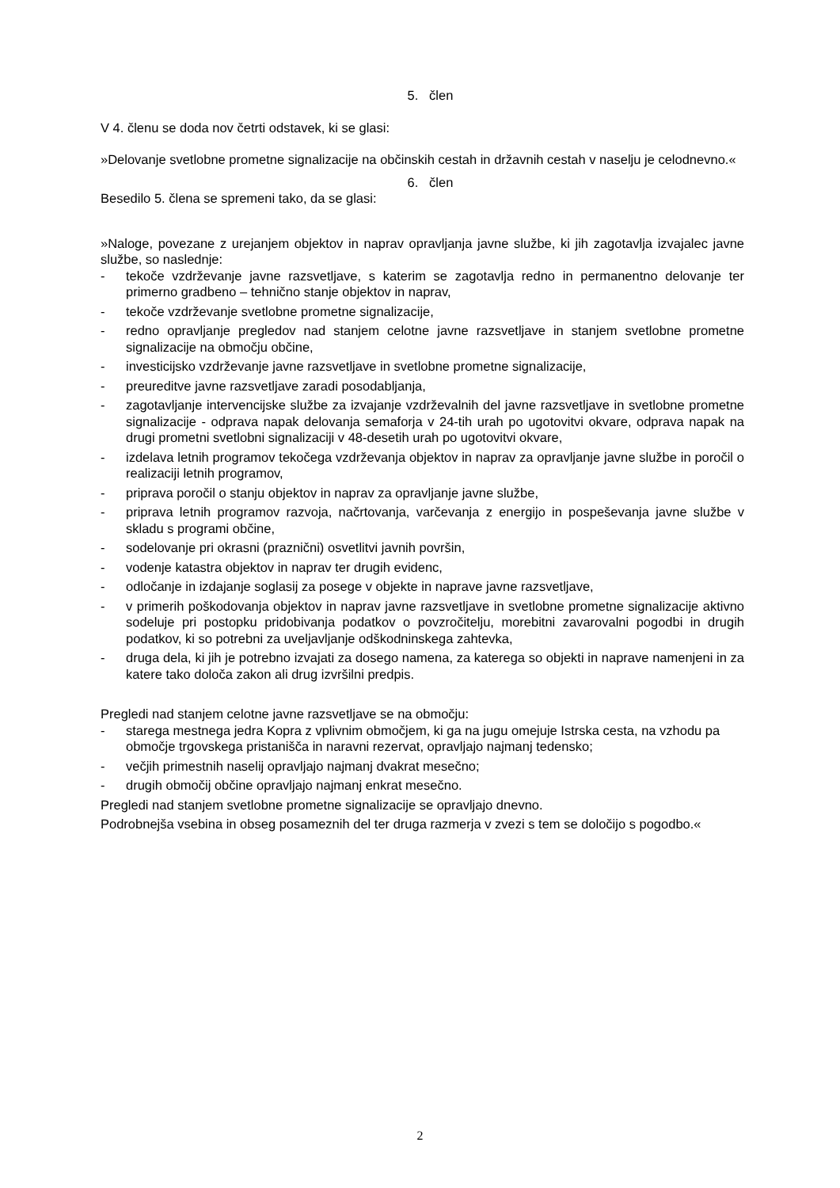5. člen
V 4. členu se doda nov četrti odstavek, ki se glasi:
»Delovanje svetlobne prometne signalizacije na občinskih cestah in državnih cestah v naselju je celodnevno.«
6. člen
Besedilo 5. člena se spremeni tako, da se glasi:
»Naloge, povezane z urejanjem objektov in naprav opravljanja javne službe, ki jih zagotavlja izvajalec javne službe, so naslednje:
- tekoče vzdrževanje javne razsvetljave, s katerim se zagotavlja redno in permanentno delovanje ter primerno gradbeno – tehnično stanje objektov in naprav,
- tekoče vzdrževanje svetlobne prometne signalizacije,
- redno opravljanje pregledov nad stanjem celotne javne razsvetljave in stanjem svetlobne prometne signalizacije na območju občine,
- investicijsko vzdrževanje javne razsvetljave in svetlobne prometne signalizacije,
- preureditve javne razsvetljave zaradi posodabljanja,
- zagotavljanje intervencijske službe za izvajanje vzdrževalnih del javne razsvetljave in svetlobne prometne signalizacije - odprava napak delovanja semaforja v 24-tih urah po ugotovitvi okvare, odprava napak na drugi prometni svetlobni signalizaciji v 48-desetih urah po ugotovitvi okvare,
- izdelava letnih programov tekočega vzdrževanja objektov in naprav za opravljanje javne službe in poročil o realizaciji letnih programov,
- priprava poročil o stanju objektov in naprav za opravljanje javne službe,
- priprava letnih programov razvoja, načrtovanja, varčevanja z energijo in pospeševanja javne službe v skladu s programi občine,
- sodelovanje pri okrasni (praznični) osvetlitvi javnih površin,
- vodenje katastra objektov in naprav ter drugih evidenc,
- odločanje in izdajanje soglasij za posege v objekte in naprave javne razsvetljave,
- v primerih poškodovanja objektov in naprav javne razsvetljave in svetlobne prometne signalizacije aktivno sodeluje pri postopku pridobivanja podatkov o povzročitelju, morebitni zavarovalni pogodbi in drugih podatkov, ki so potrebni za uveljavljanje odškodninskega zahtevka,
- druga dela, ki jih je potrebno izvajati za dosego namena, za katerega so objekti in naprave namenjeni in za katere tako določa zakon ali drug izvršilni predpis.
Pregledi nad stanjem celotne javne razsvetljave se na območju:
- starega mestnega jedra Kopra z vplivnim območjem, ki ga na jugu omejuje Istrska cesta, na vzhodu pa območje trgovskega pristanišča in naravni rezervat, opravljajo najmanj tedensko;
- večjih primestnih naselij opravljajo najmanj dvakrat mesečno;
- drugih območij občine opravljajo najmanj enkrat mesečno.
Pregledi nad stanjem svetlobne prometne signalizacije se opravljajo dnevno.
Podrobnejša vsebina in obseg posameznih del ter druga razmerja v zvezi s tem se določijo s pogodbo.«
2